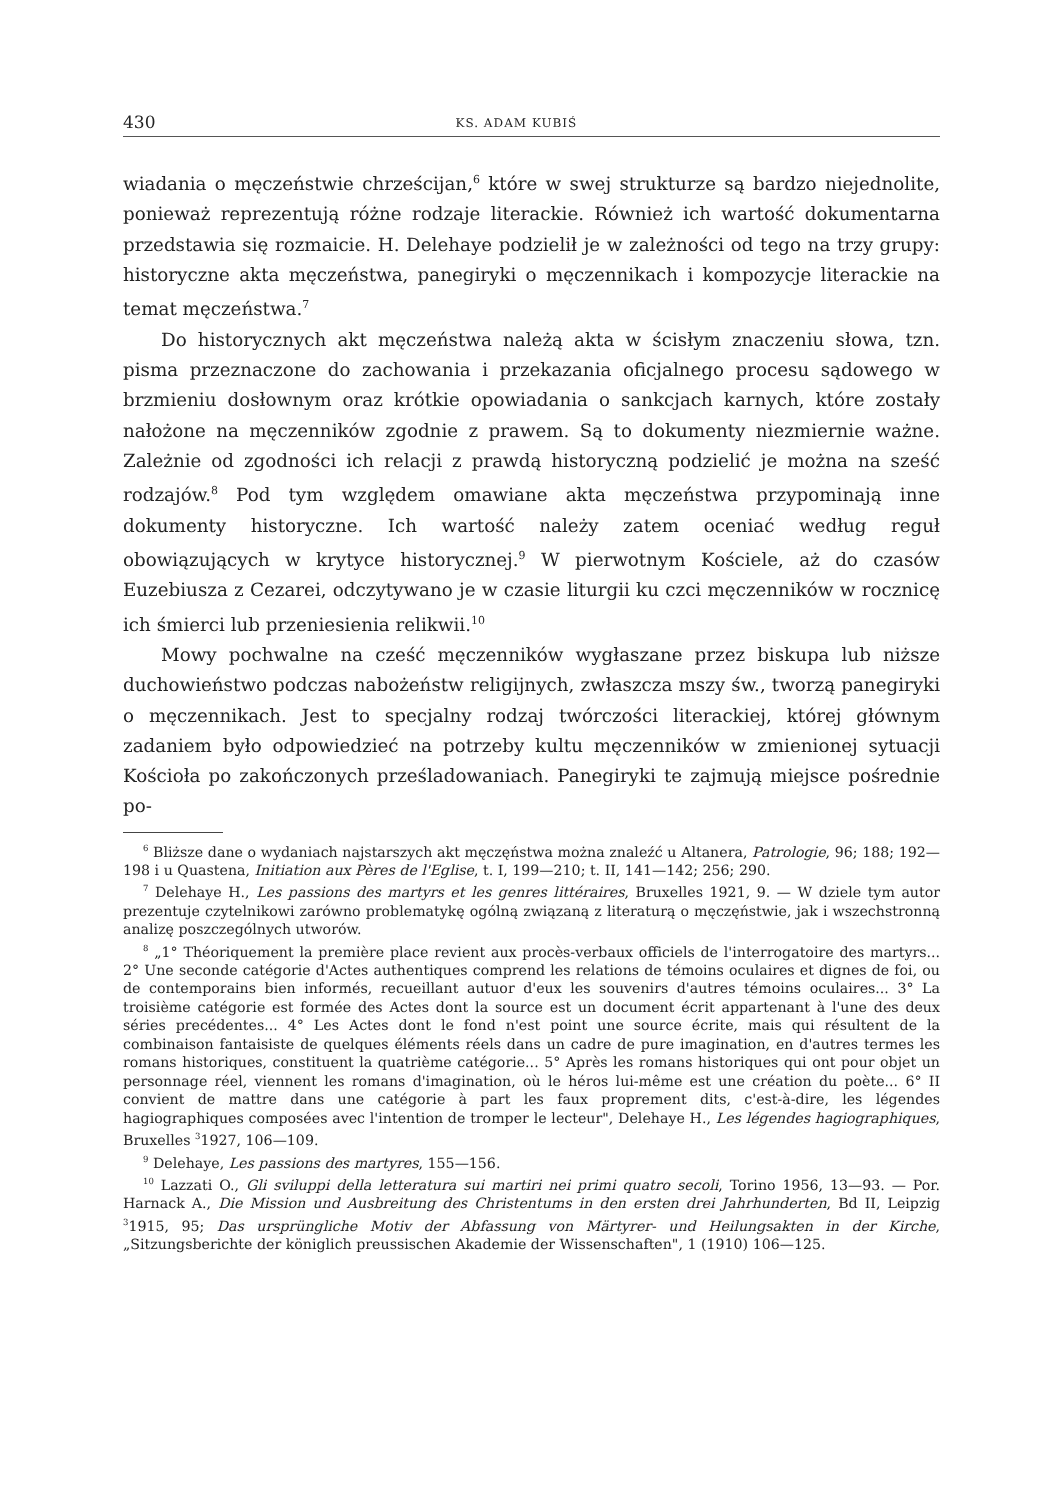430 KS. ADAM KUBIŚ
wiadania o męczeństwie chrześcijan,<sup>6</sup> które w swej strukturze są bardzo niejednolite, ponieważ reprezentują różne rodzaje literackie. Również ich wartość dokumentarna przedstawia się rozmaicie. H. Delehaye podzielił je w zależności od tego na trzy grupy: historyczne akta męczeństwa, panegiryki o męczennikach i kompozycje literackie na temat męczeństwa.<sup>7</sup>
Do historycznych akt męczeństwa należą akta w ścisłym znaczeniu słowa, tzn. pisma przeznaczone do zachowania i przekazania oficjalnego procesu sądowego w brzmieniu dosłownym oraz krótkie opowiadania o sankcjach karnych, które zostały nałożone na męczenników zgodnie z prawem. Są to dokumenty niezmiernie ważne. Zależnie od zgodności ich relacji z prawdą historyczną podzielić je można na sześć rodzajów.<sup>8</sup> Pod tym względem omawiane akta męczeństwa przypominają inne dokumenty historyczne. Ich wartość należy zatem oceniać według reguł obowiązujących w krytyce historycznej.<sup>9</sup> W pierwotnym Kościele, aż do czasów Euzebiusza z Cezarei, odczytywano je w czasie liturgii ku czci męczenników w rocznicę ich śmierci lub przeniesienia relikwii.<sup>10</sup>
Mowy pochwalne na cześć męczenników wygłaszane przez biskupa lub niższe duchowieństwo podczas nabożeństw religijnych, zwłaszcza mszy św., tworzą panegiryki o męczennikach. Jest to specjalny rodzaj twórczości literackiej, której głównym zadaniem było odpowiedzieć na potrzeby kultu męczenników w zmienionej sytuacji Kościoła po zakończonych prześladowaniach. Panegiryki te zajmują miejsce pośrednie po-
<sup>6</sup> Bliższe dane o wydaniach najstarszych akt męczęństwa można znaleźć u Altanera, Patrologie, 96; 188; 192—198 i u Quastena, Initiation aux Pères de l'Eglise, t. I, 199—210; t. II, 141—142; 256; 290.
<sup>7</sup> Delehaye H., Les passions des martyrs et les genres littéraires, Bruxelles 1921, 9. — W dziele tym autor prezentuje czytelnikowi zarówno problematykę ogólną związaną z literaturą o męczęństwie, jak i wszechstronną analizę poszczególnych utworów.
<sup>8</sup> „1° Théoriquement la première place revient aux procès-verbaux officiels de l'interrogatoire des martyrs... 2° Une seconde catégorie d'Actes authentiques comprend les relations de témoins oculaires et dignes de foi, ou de contemporains bien informés, recueillant autuor d'eux les souvenirs d'autres témoins oculaires... 3° La troisième catégorie est formée des Actes dont la source est un document écrit appartenant à l'une des deux séries precédentes... 4° Les Actes dont le fond n'est point une source écrite, mais qui résultent de la combinaison fantaisiste de quelques éléments réels dans un cadre de pure imagination, en d'autres termes les romans historiques, constituent la quatrième catégorie... 5° Après les romans historiques qui ont pour objet un personnage réel, viennent les romans d'imagination, où le héros lui-même est une création du poète... 6° II convient de mattre dans une catégorie à part les faux proprement dits, c'est-à-dire, les légendes hagiographiques composées avec l'intention de tromper le lecteur", Delehaye H., Les légendes hagiographiques, Bruxelles <sup>3</sup>1927, 106—109.
<sup>9</sup> Delehaye, Les passions des martyres, 155—156.
<sup>10</sup> Lazzati O., Gli sviluppi della letteratura sui martiri nei primi quatro secoli, Torino 1956, 13—93. — Por. Harnack A., Die Mission und Ausbreitung des Christentums in den ersten drei Jahrhunderten, Bd II, Leipzig <sup>3</sup>1915, 95; Das ursprüngliche Motiv der Abfassung von Märtyrer- und Heilungsakten in der Kirche, „Sitzungsberichte der königlich preussischen Akademie der Wissenschaften", 1 (1910) 106—125.